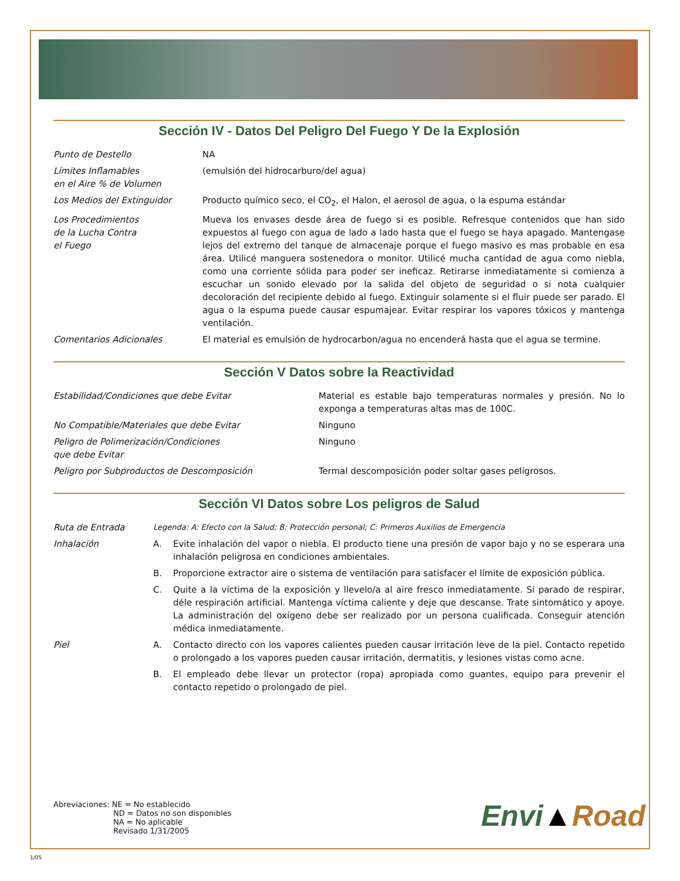Sección IV - Datos Del Peligro Del Fuego Y De la Explosión
| Punto de Destello | NA |
| Límites Inflamables en el Aire % de Volumen | (emulsión del hidrocarburo/del agua) |
| Los Medios del Extinguidor | Producto químico seco, el CO<sub>2</sub>, el Halon, el aerosol de agua, o la espuma estándar |
| Los Procedimientos de la Lucha Contra el Fuego | Mueva los envases desde área de fuego si es posible. Refresque contenidos que han sido expuestos al fuego con agua de lado a lado hasta que el fuego se haya apagado. Mantengase lejos del extremo del tanque de almacenaje porque el fuego masivo es mas probable en esa área. Utilicé manguera sostenedora o monitor. Utilicé mucha cantidad de agua como niebla, como una corriente sólida para poder ser ineficaz. Retirarse inmediatamente si comienza a escuchar un sonido elevado por la salida del objeto de seguridad o si nota cualquier decoloración del recipiente debido al fuego. Extinguir solamente si el fluir puede ser parado. El agua o la espuma puede causar espumajear. Evitar respirar los vapores tóxicos y mantenga ventilación. |
| Comentarios Adicionales | El material es emulsión de hydrocarbon/agua no encenderá hasta que el agua se termine. |
Sección V Datos sobre la Reactividad
| Estabilidad/Condiciones que debe Evitar | Material es estable bajo temperaturas normales y presión. No lo exponga a temperaturas altas mas de 100C. |
| No Compatible/Materiales que debe Evitar | Ninguno |
| Peligro de Polimerización/Condiciones que debe Evitar | Ninguno |
| Peligro por Subproductos de Descomposición | Termal descomposición poder soltar gases peligrosos. |
Sección VI Datos sobre Los peligros de Salud
| Ruta de Entrada | Legenda: A: Efecto con la Salud; B: Protección personal; C: Primeros Auxilios de Emergencia | |
| Inhalación | A. | Evite inhalación del vapor o niebla. El producto tiene una presión de vapor bajo y no se esperara una inhalación peligrosa en condiciones ambientales. |
| | B. | Proporcione extractor aire o sistema de ventilación para satisfacer el límite de exposición pública. |
| | C. | Quite a la víctima de la exposición y llevelo/a al aire fresco inmediatamente. Si parado de respirar, déle respiración artificial. Mantenga víctima caliente y deje que descanse. Trate sintomático y apoye. La administración del oxígeno debe ser realizado por un persona cualificada. Conseguir atención médica inmediatamente. |
| Piel | A. | Contacto directo con los vapores calientes pueden causar irritación leve de la piel. Contacto repetido o prolongado a los vapores pueden causar irritación, dermatitis, y lesiones vistas como acne. |
| | B. | El empleado debe llevar un protector (ropa) apropiada como guantes, equipo para prevenir el contacto repetido o prolongado de piel. |
Abreviaciones: NE = No establecido
ND = Datos no son disponibles
NA = No aplicable
Revisado 1/31/2005
Envi▲Road
1/05